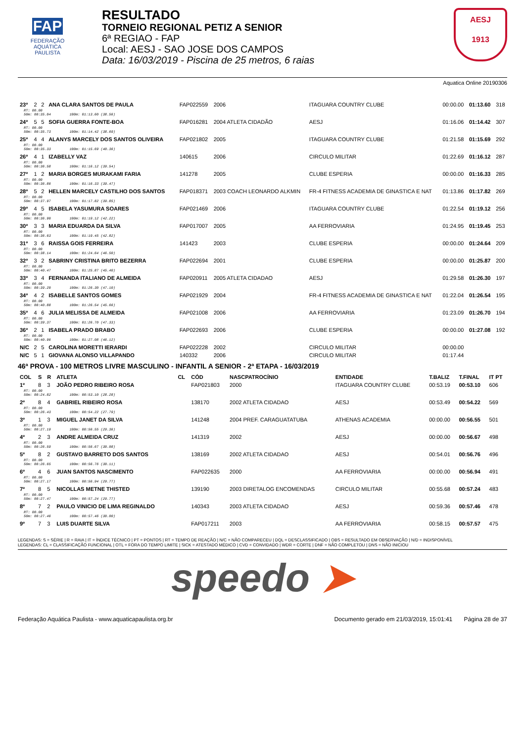FAP
FEDERAÇÃO
AQUÁTICA
PAULISTA
RESULTADO
TORNEIO REGIONAL PETIZ A SENIOR
6ª REGIAO - FAP
Local: AESJ - SAO JOSE DOS CAMPOS
Data: 16/03/2019 - Piscina de 25 metros, 6 raias
AESJ
1913
Aquatica Online 20190306
| 23º | 2 | 2 | ANA CLARA SANTOS DE PAULA | | FAP022559 | 2006 | ITAGUARA COUNTRY CLUBE | 00:00.00 | 01:13.60 | 318 |
| RT: 00.00 50m: 00:35.04 100m: 01:13.60 (38.56) | | | | | | | | | | |
| 24º | 5 | 5 | SOFIA GUERRA FONTE-BOA | | FAP016281 | 2004 ATLETA CIDADÃO | AESJ | 01:16.06 | 01:14.42 | 307 |
| RT: 00.00 50m: 00:35.73 100m: 01:14.42 (38.69) | | | | | | | | | | |
| 25º | 4 | 4 | ALANYS MARCELY DOS SANTOS OLIVEIRA | | FAP021802 | 2005 | ITAGUARA COUNTRY CLUBE | 01:21.58 | 01:15.69 | 292 |
| RT: 00.00 50m: 00:35.33 100m: 01:15.69 (40.36) | | | | | | | | | | |
| 26º | 4 | 1 | IZABELLY VAZ | | 140615 | 2006 | CIRCULO MILITAR | 01:22.69 | 01:16.12 | 287 |
| RT: 00.00 50m: 00:36.58 100m: 01:16.12 (39.54) | | | | | | | | | | |
| 27º | 1 | 2 | MARIA BORGES MURAKAMI FARIA | | 141278 | 2005 | CLUBE ESPERIA | 00:00.00 | 01:16.33 | 285 |
| RT: 00.00 50m: 00:36.86 100m: 01:16.33 (39.47) | | | | | | | | | | |
| 28º | 5 | 2 | HELLEN MARCELY CASTILHO DOS SANTOS | | FAP018371 | 2003 COACH LEONARDO ALKMIN | FR-4 FITNESS ACADEMIA DE GINASTICA E NAT | 01:13.86 | 01:17.82 | 269 |
| RT: 00.00 50m: 00:37.97 100m: 01:17.82 (39.85) | | | | | | | | | | |
| 29º | 4 | 5 | ISABELA YASUMURA SOARES | | FAP021469 | 2006 | ITAGUARA COUNTRY CLUBE | 01:22.54 | 01:19.12 | 256 |
| RT: 00.00 50m: 00:36.90 100m: 01:19.12 (42.22) | | | | | | | | | | |
| 30º | 3 | 3 | MARIA EDUARDA DA SILVA | | FAP017007 | 2005 | AA FERROVIARIA | 01:24.95 | 01:19.45 | 253 |
| RT: 00.00 50m: 00:36.63 100m: 01:19.45 (42.82) | | | | | | | | | | |
| 31º | 3 | 6 | RAISSA GOIS FERREIRA | | 141423 | 2003 | CLUBE ESPERIA | 00:00.00 | 01:24.64 | 209 |
| RT: 00.00 50m: 00:38.14 100m: 01:24.64 (46.50) | | | | | | | | | | |
| 32º | 3 | 2 | SABRINY CRISTINA BRITO BEZERRA | | FAP022694 | 2001 | CLUBE ESPERIA | 00:00.00 | 01:25.87 | 200 |
| RT: 00.00 50m: 00:40.47 100m: 01:25.87 (45.40) | | | | | | | | | | |
| 33º | 3 | 4 | FERNANDA ITALIANO DE ALMEIDA | | FAP020911 | 2005 ATLETA CIDADAO | AESJ | 01:29.58 | 01:26.30 | 197 |
| RT: 00.00 50m: 00:39.20 100m: 01:26.30 (47.10) | | | | | | | | | | |
| 34º | 4 | 2 | ISABELLE SANTOS GOMES | | FAP021929 | 2004 | FR-4 FITNESS ACADEMIA DE GINASTICA E NAT | 01:22.04 | 01:26.54 | 195 |
| RT: 00.00 50m: 00:40.88 100m: 01:26.54 (45.66) | | | | | | | | | | |
| 35º | 4 | 6 | JULIA MELISSA DE ALMEIDA | | FAP021008 | 2006 | AA FERROVIARIA | 01:23.09 | 01:26.70 | 194 |
| RT: 00.00 50m: 00:39.37 100m: 01:26.70 (47.33) | | | | | | | | | | |
| 36º | 2 | 1 | ISABELA PRADO BRABO | | FAP022693 | 2006 | CLUBE ESPERIA | 00:00.00 | 01:27.08 | 192 |
| RT: 00.00 50m: 00:40.96 100m: 01:27.08 (46.12) | | | | | | | | | | |
| N/C | 2 | 5 | CAROLINA MORETTI IERARDI | | FAP022228 | 2002 | CIRCULO MILITAR | 00:00.00 | | |
| N/C | 5 | 1 | GIOVANA ALONSO VILLAPANDO | | 140332 | 2006 | CIRCULO MILITAR | 01:17.44 | | |
46ª PROVA - 100 METROS LIVRE MASCULINO - INFANTIL A SENIOR - 2ª ETAPA - 16/03/2019
| COL | S | R | ATLETA | CL | CÓD | NASCPATROCÍNIO | ENTIDADE | T.BALIZ | T.FINAL | IT PT |
| --- | --- | --- | --- | --- | --- | --- | --- | --- | --- | --- |
| 1º | 8 | 3 | JOÃO PEDRO RIBEIRO ROSA | | FAP021803 | 2000 | ITAGUARA COUNTRY CLUBE | 00:53.19 | 00:53.10 | 606 |
| RT: 00.00 50m: 00:24.82 100m: 00:53.10 (28.28) | | | | | | | | | | |
| 2º | 8 | 4 | GABRIEL RIBEIRO ROSA | | 138170 | 2002 ATLETA CIDADAO | AESJ | 00:53.49 | 00:54.22 | 569 |
| RT: 00.00 50m: 00:26.43 100m: 00:54.22 (27.79) | | | | | | | | | | |
| 3º | 1 | 3 | MIGUEL JANET DA SILVA | | 141248 | 2004 PREF. CARAGUATATUBA | ATHENAS ACADEMIA | 00:00.00 | 00:56.55 | 501 |
| RT: 00.00 50m: 00:27.19 100m: 00:56.55 (29.36) | | | | | | | | | | |
| 4º | 2 | 3 | ANDRE ALMEIDA CRUZ | | 141319 | 2002 | AESJ | 00:00.00 | 00:56.67 | 498 |
| RT: 00.00 50m: 00:26.59 100m: 00:56.67 (30.08) | | | | | | | | | | |
| 5º | 8 | 2 | GUSTAVO BARRETO DOS SANTOS | | 138169 | 2002 ATLETA CIDADAO | AESJ | 00:54.01 | 00:56.76 | 496 |
| RT: 00.00 50m: 00:26.65 100m: 00:56.76 (30.11) | | | | | | | | | | |
| 6º | 4 | 6 | JUAN SANTOS NASCIMENTO | | FAP022635 | 2000 | AA FERROVIARIA | 00:00.00 | 00:56.94 | 491 |
| RT: 00.00 50m: 00:27.17 100m: 00:56.94 (29.77) | | | | | | | | | | |
| 7º | 8 | 5 | NICOLLAS METNE THISTED | | 139190 | 2003 DIRETALOG ENCOMENDAS | CIRCULO MILITAR | 00:55.68 | 00:57.24 | 483 |
| RT: 00.00 50m: 00:27.47 100m: 00:57.24 (29.77) | | | | | | | | | | |
| 8º | 7 | 2 | PAULO VINICIO DE LIMA REGINALDO | | 140343 | 2003 ATLETA CIDADAO | AESJ | 00:59.36 | 00:57.46 | 478 |
| RT: 00.00 50m: 00:27.46 100m: 00:57.46 (30.00) | | | | | | | | | | |
| 9º | 7 | 3 | LUIS DUARTE SILVA | | FAP017211 | 2003 | AA FERROVIARIA | 00:58.15 | 00:57.57 | 475 |
LEGENDAS: S = SÉRIE | R = RAIA | IT = ÍNDICE TÉCNICO | PT = PONTOS | RT = TEMPO DE REAÇÃO | N/C = NÃO COMPARECEU | DQL = DESCLASSIFICADO | OBS = RESULTADO EM OBSERVAÇÃO | N/D = INDISPONÍVEL
LEGENDAS: CL = CLASSIFICAÇÃO FUNCIONAL | OTL = FORA DO TEMPO LIMITE | SICK = ATESTADO MÉDICO | CVD = CONVIDADO | WDR = CORTE | DNF = NÃO COMPLETOU | DNS = NÃO INICIOU
speedo ➤
Federação Aquática Paulista - www.aquaticapaulista.org.br Documento gerado em 21/03/2019, 15:01:41 Página 28 de 37